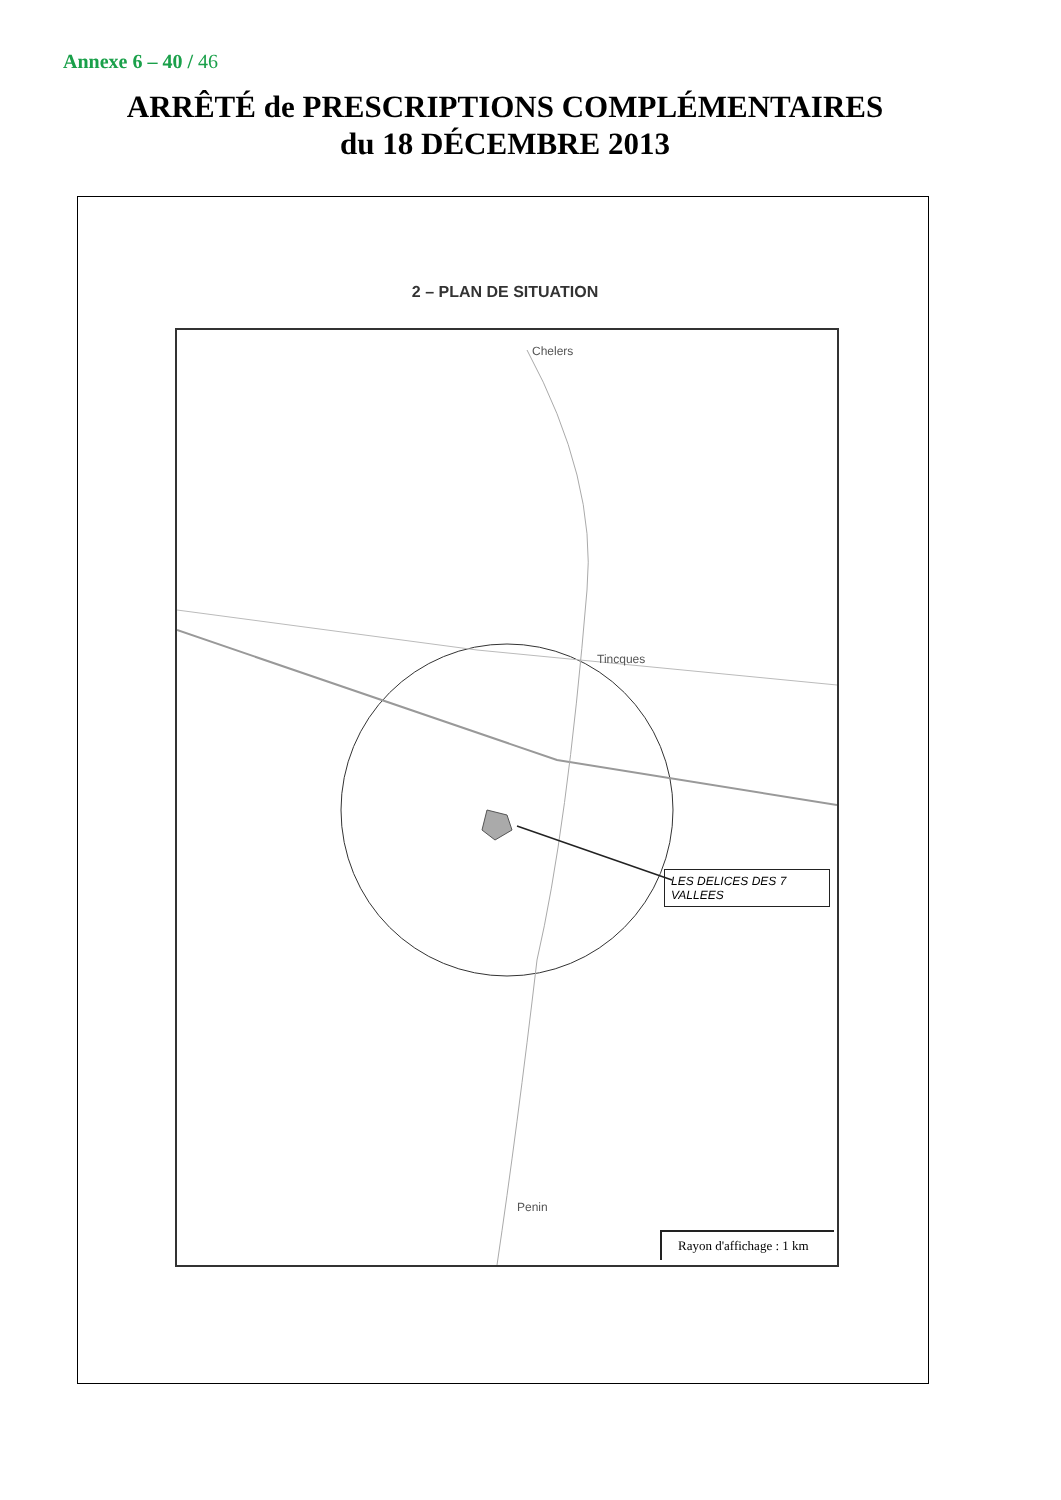Annexe 6 – 40 / 46
ARRÊTÉ de PRESCRIPTIONS COMPLÉMENTAIRES
du 18 DÉCEMBRE 2013
2 – PLAN DE SITUATION
Chelers
Tincques
Penin
LES DELICES DES 7 VALLEES
Rayon d'affichage : 1 km